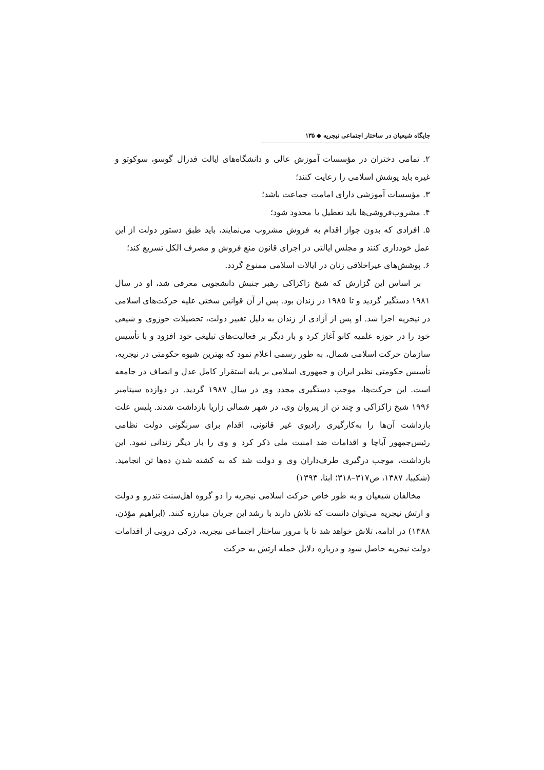جایگاه شیعیان در ساختار اجتماعی نیجریه ◆ ۱۳۵
۲. تمامی دختران در مؤسسات آموزش عالی و دانشگاه‌های ایالت فدرال گوسو، سوکوتو و غیره باید پوشش اسلامی را رعایت کنند؛
۳. مؤسسات آموزشی دارای امامت جماعت باشد؛
۴. مشروب‌فروشی‌ها باید تعطیل یا محدود شود؛
۵. افرادی که بدون جواز اقدام به فروش مشروب می‌نمایند، باید طبق دستور دولت از این عمل خودداری کنند و مجلس ایالتی در اجرای قانون منع فروش و مصرف الکل تسریع کند؛
۶. پوشش‌های غیراخلاقی زنان در ایالات اسلامی ممنوع گردد.
بر اساس این گزارش که شیخ زاکزاکی رهبر جنبش دانشجویی معرفی شد، او در سال ۱۹۸۱ دستگیر گردید و تا ۱۹۸۵ در زندان بود. پس از آن قوانین سختی علیه حرکت‌های اسلامی در نیجریه اجرا شد. او پس از آزادی از زندان به دلیل تغییر دولت، تحصیلات حوزوی و شیعی خود را در حوزه علمیه کانو آغاز کرد و بار دیگر بر فعالیت‌های تبلیغی خود افزود و با تأسیس سازمان حرکت اسلامی شمال، به طور رسمی اعلام نمود که بهترین شیوه حکومتی در نیجریه، تأسیس حکومتی نظیر ایران و جمهوری اسلامی بر پایه استقرار کامل عدل و انصاف در جامعه است. این حرکت‌ها، موجب دستگیری مجدد وی در سال ۱۹۸۷ گردید. در دوازده سپتامبر ۱۹۹۶ شیخ زاکزاکی و چند تن از پیروان وی، در شهر شمالی زاریا بازداشت شدند. پلیس علت بازداشت آن‌ها را به‌کارگیری رادیوی غیر قانونی، اقدام برای سرنگونی دولت نظامی رئیس‌جمهور آباچا و اقدامات ضد امنیت ملی ذکر کرد و وی را بار دیگر زندانی نمود. این بازداشت، موجب درگیری طرف‌داران وی و دولت شد که به کشته شدن ده‌ها تن انجامید. (شکیبا، ۱۳۸۷، ص۳۱۷–۳۱۸؛ ابنا، ۱۳۹۳)
مخالفان شیعیان و به طور خاص حرکت اسلامی نیجریه را دو گروه اهل‌سنت تندرو و دولت و ارتش نیجریه می‌توان دانست که تلاش دارند با رشد این جریان مبارزه کنند. (ابراهیم مؤذن، ۱۳۸۸) در ادامه، تلاش خواهد شد تا با مرور ساختار اجتماعی نیجریه، درکی درونی از اقدامات دولت نیجریه حاصل شود و درباره دلایل حمله ارتش به حرکت